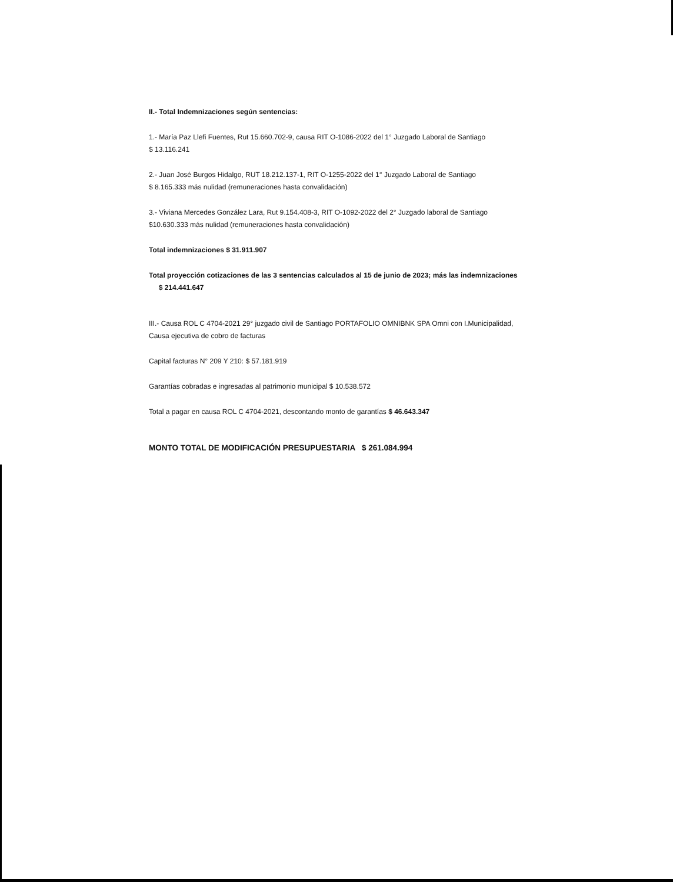II.- Total Indemnizaciones según sentencias:
1.- María Paz Llefi Fuentes, Rut 15.660.702-9, causa RIT O-1086-2022 del 1° Juzgado Laboral de Santiago
$ 13.116.241
2.- Juan José Burgos Hidalgo, RUT 18.212.137-1, RIT O-1255-2022 del 1° Juzgado Laboral de Santiago
$ 8.165.333 más nulidad (remuneraciones hasta convalidación)
3.- Viviana Mercedes González Lara, Rut 9.154.408-3, RIT O-1092-2022 del 2° Juzgado laboral de Santiago
$10.630.333 más nulidad (remuneraciones hasta convalidación)
Total indemnizaciones $ 31.911.907
Total proyección cotizaciones de las 3 sentencias calculados al 15 de junio de 2023; más las indemnizaciones $ 214.441.647
III.- Causa ROL C 4704-2021 29° juzgado civil de Santiago PORTAFOLIO OMNIBNK SPA Omni con I.Municipalidad, Causa ejecutiva de cobro de facturas
Capital facturas N° 209 Y 210: $ 57.181.919
Garantías cobradas e ingresadas al patrimonio municipal $ 10.538.572
Total a pagar en causa ROL C 4704-2021, descontando monto de garantías $ 46.643.347
MONTO TOTAL DE MODIFICACIÓN PRESUPUESTARIA $ 261.084.994